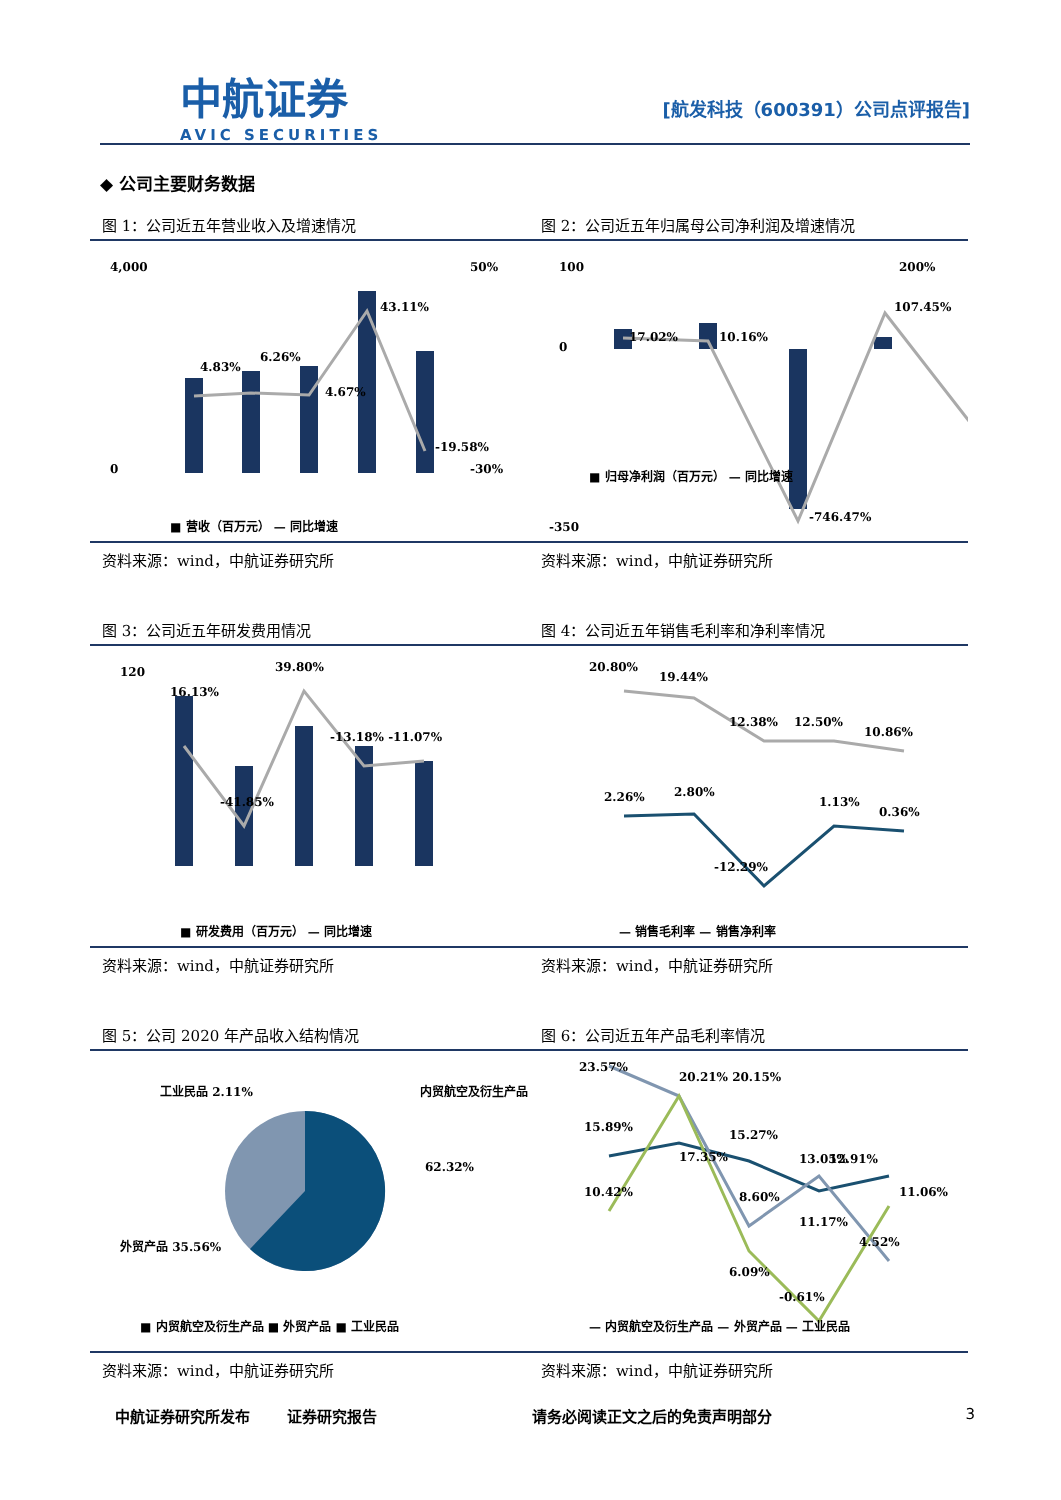中航证券
AVIC SECURITIES
[航发科技（600391）公司点评报告]
◆ 公司主要财务数据
图 1：公司近五年营业收入及增速情况
图 2：公司近五年归属母公司净利润及增速情况
4,000
0
4.83%
6.26%
4.67%
43.11%
-19.58%
50%
-30%
■ 营收（百万元） — 同比增速
100
0
-350
17.02%
10.16%
-746.47%
107.45%
200%
■ 归母净利润（百万元） — 同比增速
资料来源：wind，中航证券研究所
资料来源：wind，中航证券研究所
图 3：公司近五年研发费用情况
图 4：公司近五年销售毛利率和净利率情况
120
16.13%
-41.85%
39.80%
-13.18% -11.07%
■ 研发费用（百万元） — 同比增速
20.80%
19.44%
12.38%
12.50%
10.86%
2.26%
2.80%
-12.29%
1.13%
0.36%
— 销售毛利率 — 销售净利率
资料来源：wind，中航证券研究所
资料来源：wind，中航证券研究所
图 5：公司 2020 年产品收入结构情况
图 6：公司近五年产品毛利率情况
工业民品 2.11%
内贸航空及衍生产品
62.32%
外贸产品 35.56%
■ 内贸航空及衍生产品 ■ 外贸产品 ■ 工业民品
23.57%
20.21% 20.15%
15.89%
15.27%
12.91%
13.05%
10.42%
17.35%
8.60%
11.17%
11.06%
-0.61%
6.09%
4.52%
— 内贸航空及衍生产品 — 外贸产品 — 工业民品
资料来源：wind，中航证券研究所
资料来源：wind，中航证券研究所
中航证券研究所发布 证券研究报告 请务必阅读正文之后的免责声明部分 3